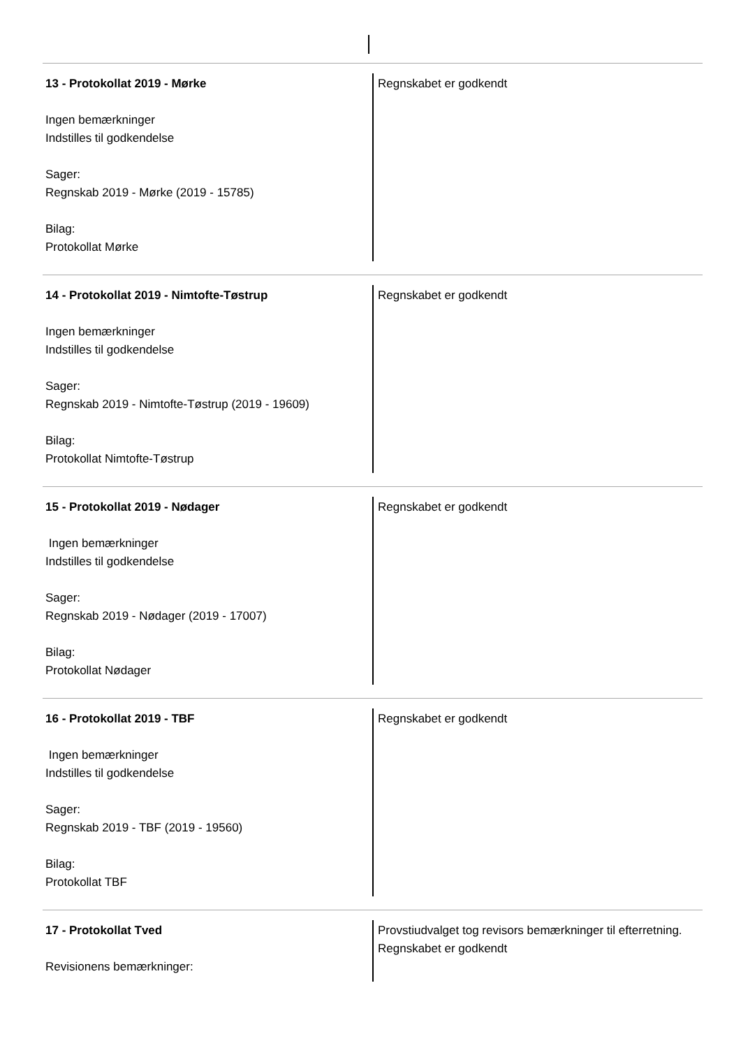13 - Protokollat 2019 - Mørke
Ingen bemærkninger
Indstilles til godkendelse
Sager:
Regnskab 2019 - Mørke (2019 - 15785)
Bilag:
Protokollat Mørke
Regnskabet er godkendt
14 - Protokollat 2019 - Nimtofte-Tøstrup
Ingen bemærkninger
Indstilles til godkendelse
Sager:
Regnskab 2019 - Nimtofte-Tøstrup (2019 - 19609)
Bilag:
Protokollat Nimtofte-Tøstrup
Regnskabet er godkendt
15 - Protokollat 2019 - Nødager
Ingen bemærkninger
Indstilles til godkendelse
Sager:
Regnskab 2019 - Nødager (2019 - 17007)
Bilag:
Protokollat Nødager
Regnskabet er godkendt
16 - Protokollat 2019 - TBF
Ingen bemærkninger
Indstilles til godkendelse
Sager:
Regnskab 2019 - TBF (2019 - 19560)
Bilag:
Protokollat TBF
Regnskabet er godkendt
17 - Protokollat Tved
Revisionens bemærkninger:
Provstiudvalget tog revisors bemærkninger til efterretning.
Regnskabet er godkendt